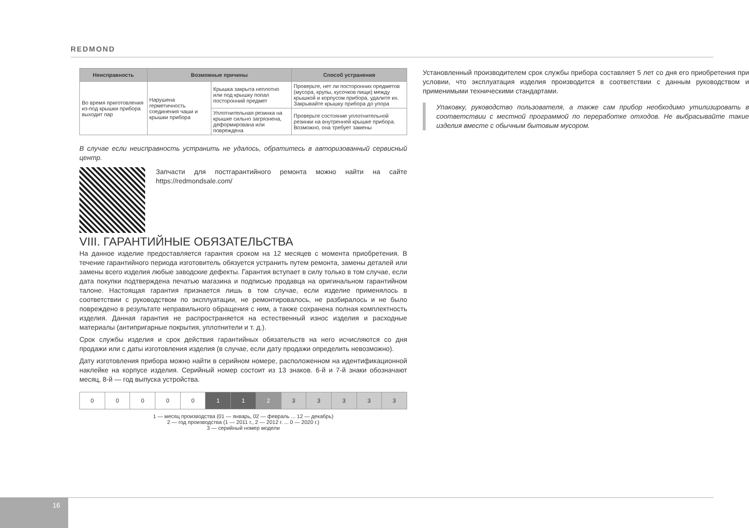REDMOND
| Неисправность | Возможные причины | | Способ устранения |
| --- | --- | --- | --- |
| Во время приготовления из-под крышки прибора выходит пар | Нарушена герметичность соединения чаши и крышки прибора | Крышка закрыта неплотно или под крышку попал посторонний предмет | Проверьте, нет ли посторонних предметов (мусора, крупы, кусочков пищи) между крышкой и корпусом прибора, удалите их. Закрывайте крышку прибора до упора |
| | | Уплотнительная резинка на крышке сильно загрязнена, деформирована или повреждена | Проверьте состояние уплотнительной резинки на внутренней крышке прибора. Возможно, она требует замены |
В случае если неисправность устранить не удалось, обратитесь в авторизованный сервисный центр.
Запчасти для постгарантийного ремонта можно найти на сайте https://redmondsale.com/
VIII. ГАРАНТИЙНЫЕ ОБЯЗАТЕЛЬСТВА
На данное изделие предоставляется гарантия сроком на 12 месяцев с момента приобретения. В течение гарантийного периода изготовитель обязуется устранить путем ремонта, замены деталей или замены всего изделия любые заводские дефекты. Гарантия вступает в силу только в том случае, если дата покупки подтверждена печатью магазина и подписью продавца на оригинальном гарантийном талоне. Настоящая гарантия признается лишь в том случае, если изделие применялось в соответствии с руководством по эксплуатации, не ремонтировалось, не разбиралось и не было повреждено в результате неправильного обращения с ним, а также сохранена полная комплектность изделия. Данная гарантия не распространяется на естественный износ изделия и расходные материалы (антипригарные покрытия, уплотнители и т. д.).
Срок службы изделия и срок действия гарантийных обязательств на него исчисляются со дня продажи или с даты изготовления изделия (в случае, если дату продажи определить невозможно).
Дату изготовления прибора можно найти в серийном номере, расположенном на идентификационной наклейке на корпусе изделия. Серийный номер состоит из 13 знаков. 6-й и 7-й знаки обозначают месяц, 8-й — год выпуска устройства.
| 0 | 0 | 0 | 0 | 0 | 1 | 1 | 2 | 3 | 3 | 3 | 3 | 3 |
1 — месяц производства (01 — январь, 02 — февраль ... 12 — декабрь)
2 — год производства (1 — 2011 г., 2 — 2012 г. ... 0 — 2020 г.)
3 — серийный номер модели
Установленный производителем срок службы прибора составляет 5 лет со дня его приобретения при условии, что эксплуатация изделия производится в соответствии с данным руководством и применимыми техническими стандартами.
Упаковку, руководство пользователя, а также сам прибор необходимо утилизировать в соответствии с местной программой по переработке отходов. Не выбрасывайте такие изделия вместе с обычным бытовым мусором.
16